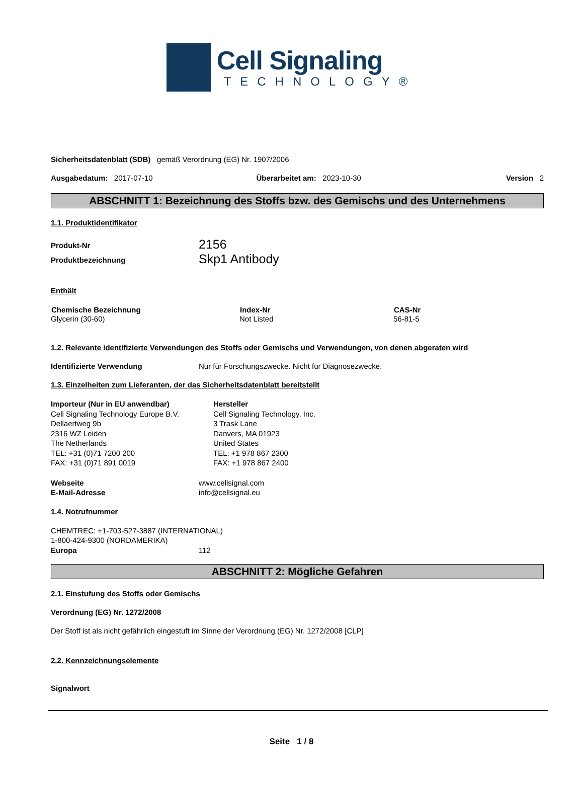Cell Signaling
TECHNOLOGY®
Sicherheitsdatenblatt (SDB) gemäß Verordnung (EG) Nr. 1907/2006
| Ausgabedatum: 2017-07-10 | Überarbeitet am: 2023-10-30 | Version 2 |
ABSCHNITT 1: Bezeichnung des Stoffs bzw. des Gemischs und des Unternehmens
1.1. Produktidentifikator
| Produkt-Nr | 2156 |
| Produktbezeichnung | Skp1 Antibody |
Enthält
| Chemische Bezeichnung | Index-Nr | CAS-Nr |
| --- | --- | --- |
| Glycerin (30-60) | Not Listed | 56-81-5 |
1.2. Relevante identifizierte Verwendungen des Stoffs oder Gemischs und Verwendungen, von denen abgeraten wird
| Identifizierte Verwendung | Nur für Forschungszwecke. Nicht für Diagnosezwecke. |
1.3. Einzelheiten zum Lieferanten, der das Sicherheitsdatenblatt bereitstellt
| Importeur (Nur in EU anwendbar) Cell Signaling Technology Europe B.V. Dellaertweg 9b 2316 WZ Leiden The Netherlands TEL: +31 (0)71 7200 200 FAX: +31 (0)71 891 0019 | Hersteller Cell Signaling Technology, Inc. 3 Trask Lane Danvers, MA 01923 United States TEL: +1 978 867 2300 FAX: +1 978 867 2400 |
| Webseite | www.cellsignal.com |
| E-Mail-Adresse | info@cellsignal.eu |
1.4. Notrufnummer
CHEMTREC: +1-703-527-3887 (INTERNATIONAL)
1-800-424-9300 (NORDAMERIKA)
| Europa | 112 |
ABSCHNITT 2: Mögliche Gefahren
2.1. Einstufung des Stoffs oder Gemischs
Verordnung (EG) Nr. 1272/2008
Der Stoff ist als nicht gefährlich eingestuft im Sinne der Verordnung (EG) Nr. 1272/2008 [CLP]
2.2. Kennzeichnungselemente
Signalwort
Seite 1 / 8